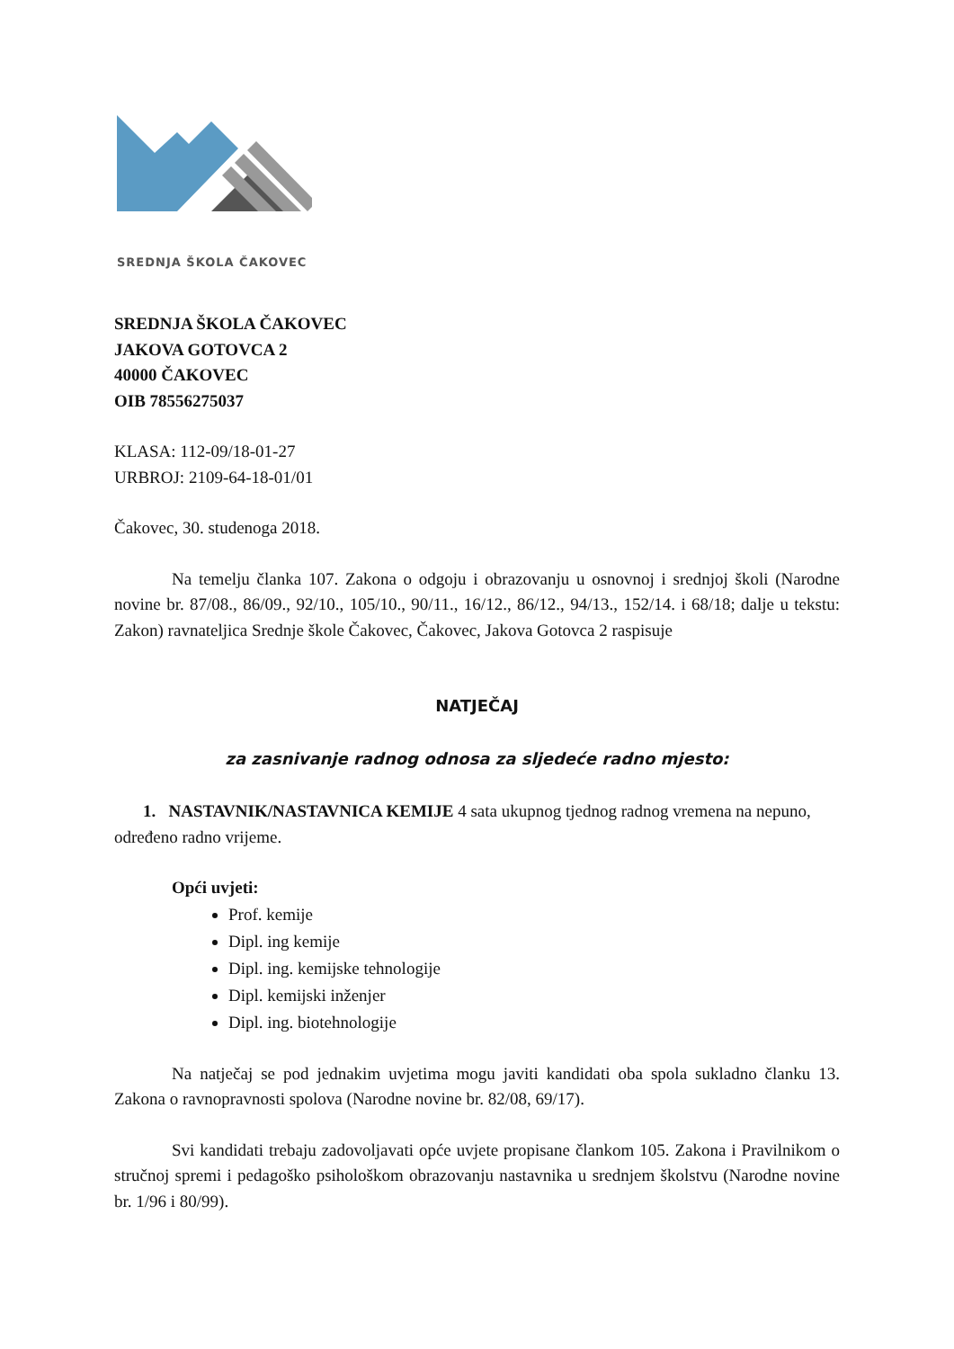SREDNJA ŠKOLA ČAKOVEC
SREDNJA ŠKOLA ČAKOVEC
JAKOVA GOTOVCA 2
40000 ČAKOVEC
OIB 78556275037
KLASA: 112-09/18-01-27
URBROJ: 2109-64-18-01/01
Čakovec, 30. studenoga 2018.
Na temelju članka 107. Zakona o odgoju i obrazovanju u osnovnoj i srednjoj školi (Narodne novine br. 87/08., 86/09., 92/10., 105/10., 90/11., 16/12., 86/12., 94/13., 152/14. i 68/18; dalje u tekstu: Zakon) ravnateljica Srednje škole Čakovec, Čakovec, Jakova Gotovca 2 raspisuje
NATJEČAJ
za zasnivanje radnog odnosa za sljedeće radno mjesto:
1. NASTAVNIK/NASTAVNICA KEMIJE 4 sata ukupnog tjednog radnog vremena na nepuno, određeno radno vrijeme.
Opći uvjeti:
Prof. kemije
Dipl. ing kemije
Dipl. ing. kemijske tehnologije
Dipl. kemijski inženjer
Dipl. ing. biotehnologije
Na natječaj se pod jednakim uvjetima mogu javiti kandidati oba spola sukladno članku 13. Zakona o ravnopravnosti spolova (Narodne novine br. 82/08, 69/17).
Svi kandidati trebaju zadovoljavati opće uvjete propisane člankom 105. Zakona i Pravilnikom o stručnoj spremi i pedagoško psihološkom obrazovanju nastavnika u srednjem školstvu (Narodne novine br. 1/96 i 80/99).